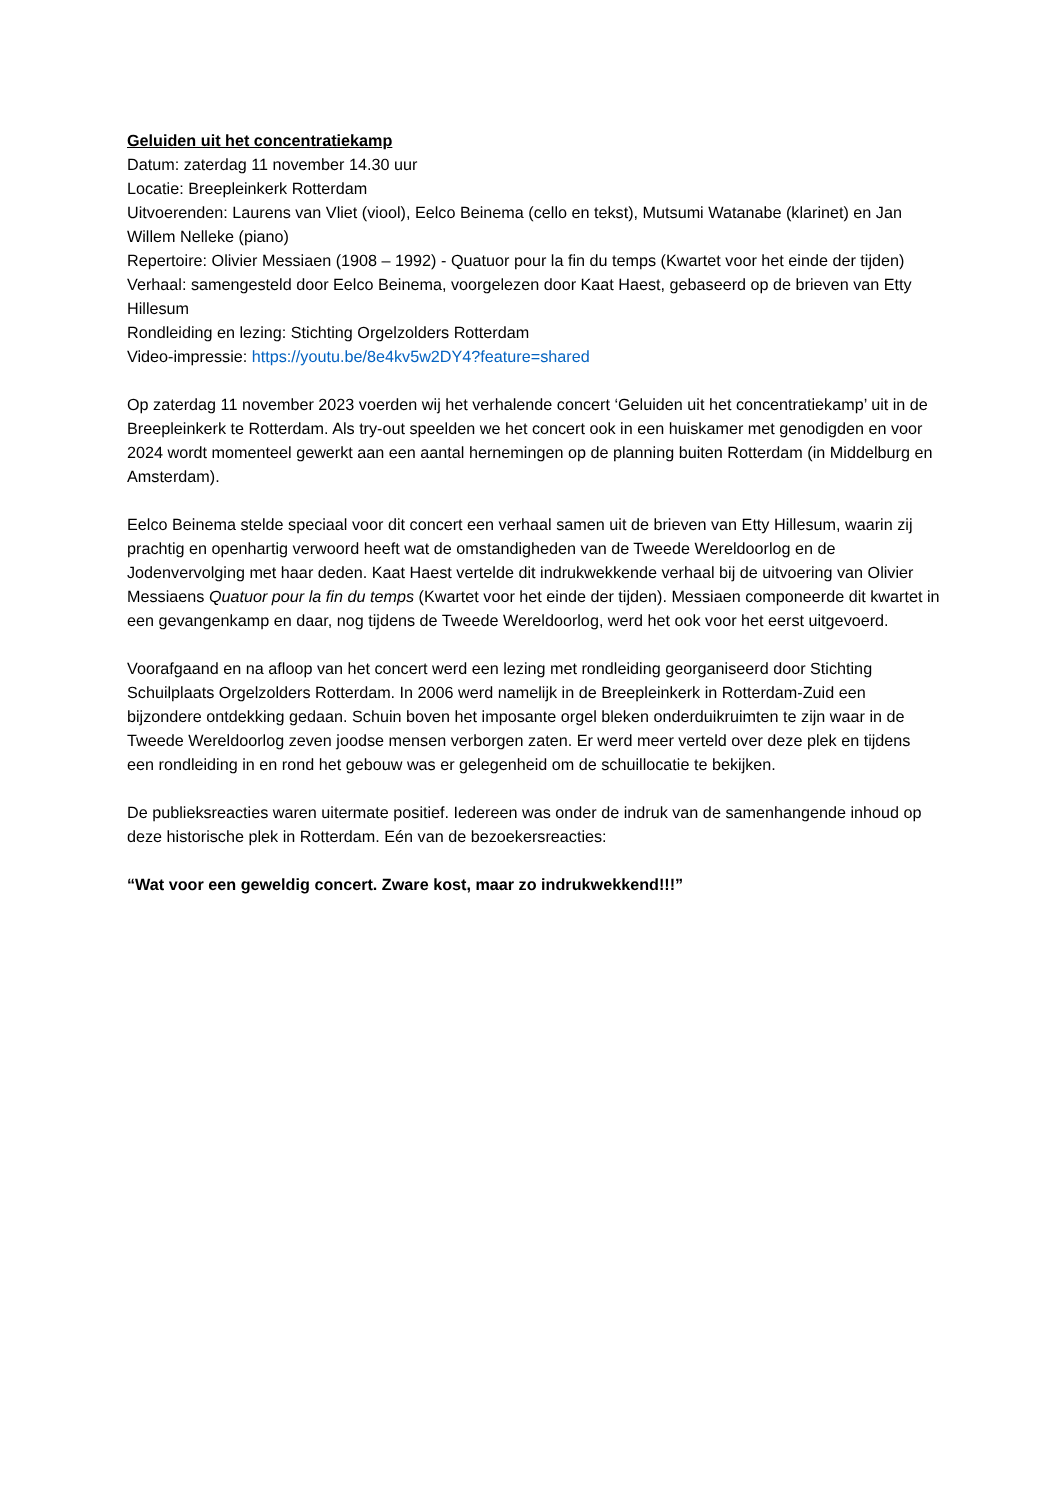Geluiden uit het concentratiekamp
Datum: zaterdag 11 november 14.30 uur
Locatie: Breepleinkerk Rotterdam
Uitvoerenden: Laurens van Vliet (viool), Eelco Beinema (cello en tekst), Mutsumi Watanabe (klarinet) en Jan Willem Nelleke (piano)
Repertoire: Olivier Messiaen (1908 – 1992) - Quatuor pour la fin du temps (Kwartet voor het einde der tijden)
Verhaal: samengesteld door Eelco Beinema, voorgelezen door Kaat Haest, gebaseerd op de brieven van Etty Hillesum
Rondleiding en lezing: Stichting Orgelzolders Rotterdam
Video-impressie: https://youtu.be/8e4kv5w2DY4?feature=shared
Op zaterdag 11 november 2023 voerden wij het verhalende concert ‘Geluiden uit het concentratiekamp’ uit in de Breepleinkerk te Rotterdam. Als try-out speelden we het concert ook in een huiskamer met genodigden en voor 2024 wordt momenteel gewerkt aan een aantal hernemingen op de planning buiten Rotterdam (in Middelburg en Amsterdam).
Eelco Beinema stelde speciaal voor dit concert een verhaal samen uit de brieven van Etty Hillesum, waarin zij prachtig en openhartig verwoord heeft wat de omstandigheden van de Tweede Wereldoorlog en de Jodenvervolging met haar deden. Kaat Haest vertelde dit indrukwekkende verhaal bij de uitvoering van Olivier Messiaens Quatuor pour la fin du temps (Kwartet voor het einde der tijden). Messiaen componeerde dit kwartet in een gevangenkamp en daar, nog tijdens de Tweede Wereldoorlog, werd het ook voor het eerst uitgevoerd.
Voorafgaand en na afloop van het concert werd een lezing met rondleiding georganiseerd door Stichting Schuilplaats Orgelzolders Rotterdam. In 2006 werd namelijk in de Breepleinkerk in Rotterdam-Zuid een bijzondere ontdekking gedaan. Schuin boven het imposante orgel bleken onderduikruimten te zijn waar in de Tweede Wereldoorlog zeven joodse mensen verborgen zaten. Er werd meer verteld over deze plek en tijdens een rondleiding in en rond het gebouw was er gelegenheid om de schuillocatie te bekijken.
De publieksreacties waren uitermate positief. Iedereen was onder de indruk van de samenhangende inhoud op deze historische plek in Rotterdam. Eén van de bezoekersreacties:
“Wat voor een geweldig concert. Zware kost, maar zo indrukwekkend!!!”